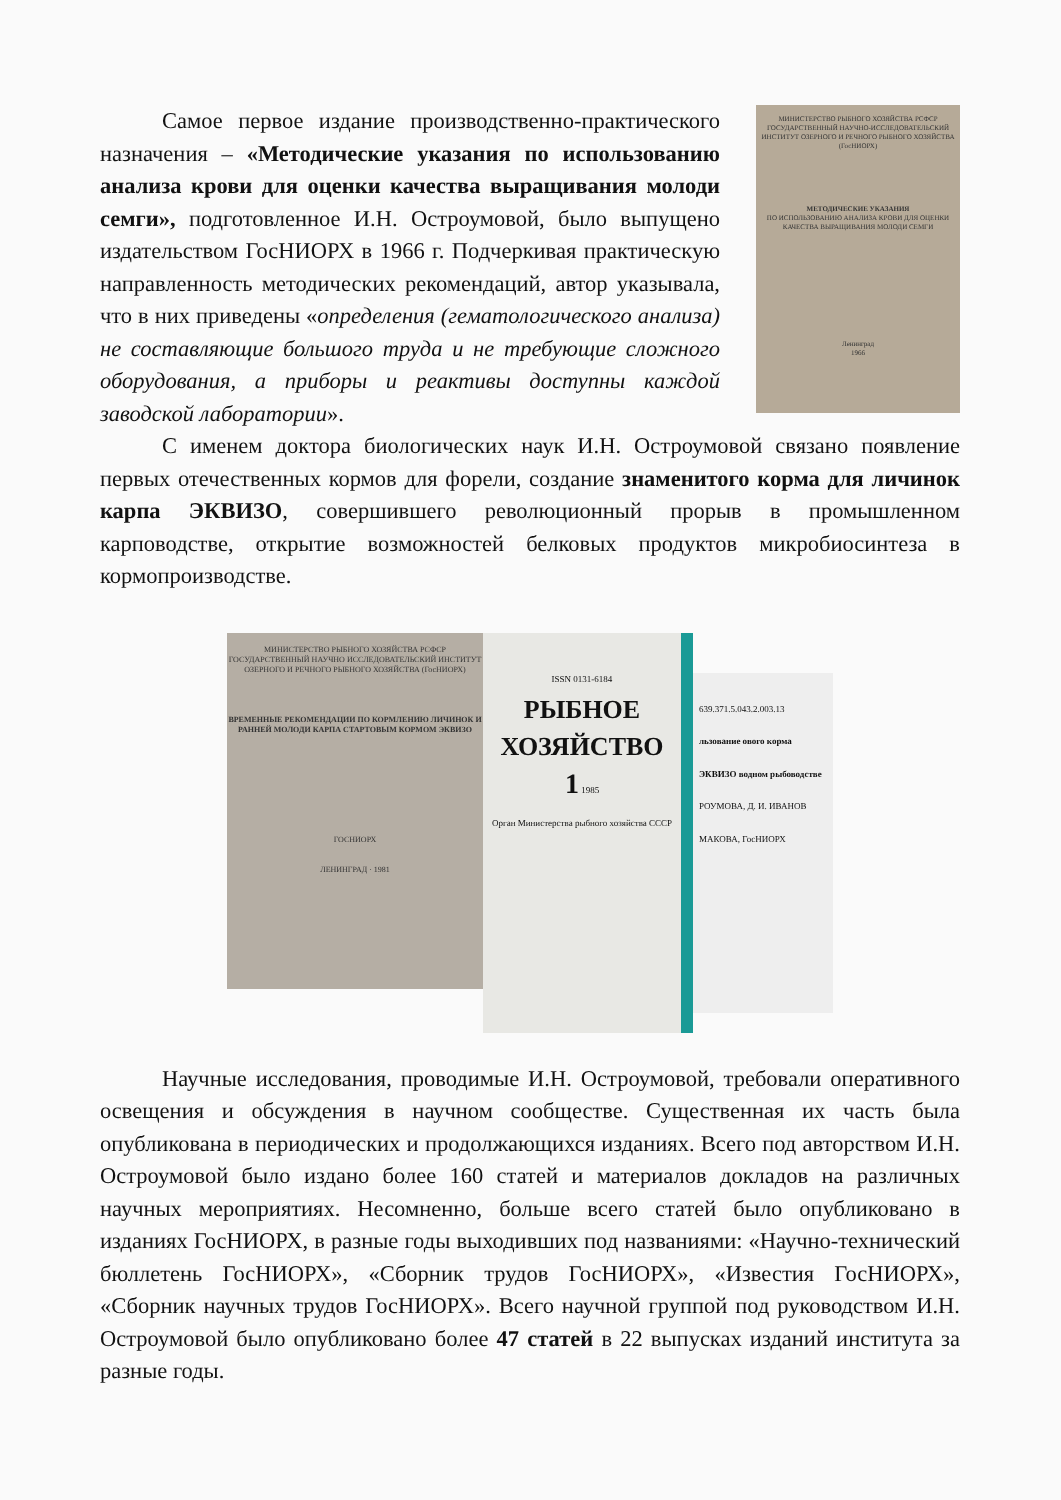Самое первое издание производственно-практического назначения – «Методические указания по использованию анализа крови для оценки качества выращивания молоди семги», подготовленное И.Н. Остроумовой, было выпущено издательством ГосНИОРХ в 1966 г. Подчеркивая практическую направленность методических рекомендаций, автор указывала, что в них приведены «определения (гематологического анализа) не составляющие большого труда и не требующие сложного оборудования, а приборы и реактивы доступны каждой заводской лаборатории».
МИНИСТЕРСТВО РЫБНОГО ХОЗЯЙСТВА РСФСР
ГОСУДАРСТВЕННЫЙ НАУЧНО-ИССЛЕДОВАТЕЛЬСКИЙ ИНСТИТУТ ОЗЕРНОГО И РЕЧНОГО РЫБНОГО ХОЗЯЙСТВА (ГосНИОРХ)
МЕТОДИЧЕСКИЕ УКАЗАНИЯ
ПО ИСПОЛЬЗОВАНИЮ АНАЛИЗА КРОВИ ДЛЯ ОЦЕНКИ КАЧЕСТВА ВЫРАЩИВАНИЯ МОЛОДИ СЕМГИ
Ленинград
1966
С именем доктора биологических наук И.Н. Остроумовой связано появление первых отечественных кормов для форели, создание знаменитого корма для личинок карпа ЭКВИЗО, совершившего революционный прорыв в промышленном карповодстве, открытие возможностей белковых продуктов микробиосинтеза в кормопроизводстве.
МИНИСТЕРСТВО РЫБНОГО ХОЗЯЙСТВА РСФСР
ГОСУДАРСТВЕННЫЙ НАУЧНО ИССЛЕДОВАТЕЛЬСКИЙ ИНСТИТУТ ОЗЕРНОГО И РЕЧНОГО РЫБНОГО ХОЗЯЙСТВА (ГосНИОРХ)
ВРЕМЕННЫЕ РЕКОМЕНДАЦИИ ПО КОРМЛЕНИЮ ЛИЧИНОК И РАННЕЙ МОЛОДИ КАРПА СТАРТОВЫМ КОРМОМ ЭКВИЗО
ГОСНИОРХ
ЛЕНИНГРАД · 1981
ISSN 0131-6184
РЫБНОЕ
ХОЗЯЙСТВО
1 1985
Орган Министерства рыбного хозяйства СССР
639.371.5.043.2.003.13
льзование ового корма ЭКВИЗО водном рыбоводстве
РОУМОВА, Д. И. ИВАНОВ МАКОВА, ГосНИОРХ
Научные исследования, проводимые И.Н. Остроумовой, требовали оперативного освещения и обсуждения в научном сообществе. Существенная их часть была опубликована в периодических и продолжающихся изданиях. Всего под авторством И.Н. Остроумовой было издано более 160 статей и материалов докладов на различных научных мероприятиях. Несомненно, больше всего статей было опубликовано в изданиях ГосНИОРХ, в разные годы выходивших под названиями: «Научно-технический бюллетень ГосНИОРХ», «Сборник трудов ГосНИОРХ», «Известия ГосНИОРХ», «Сборник научных трудов ГосНИОРХ». Всего научной группой под руководством И.Н. Остроумовой было опубликовано более 47 статей в 22 выпусках изданий института за разные годы.